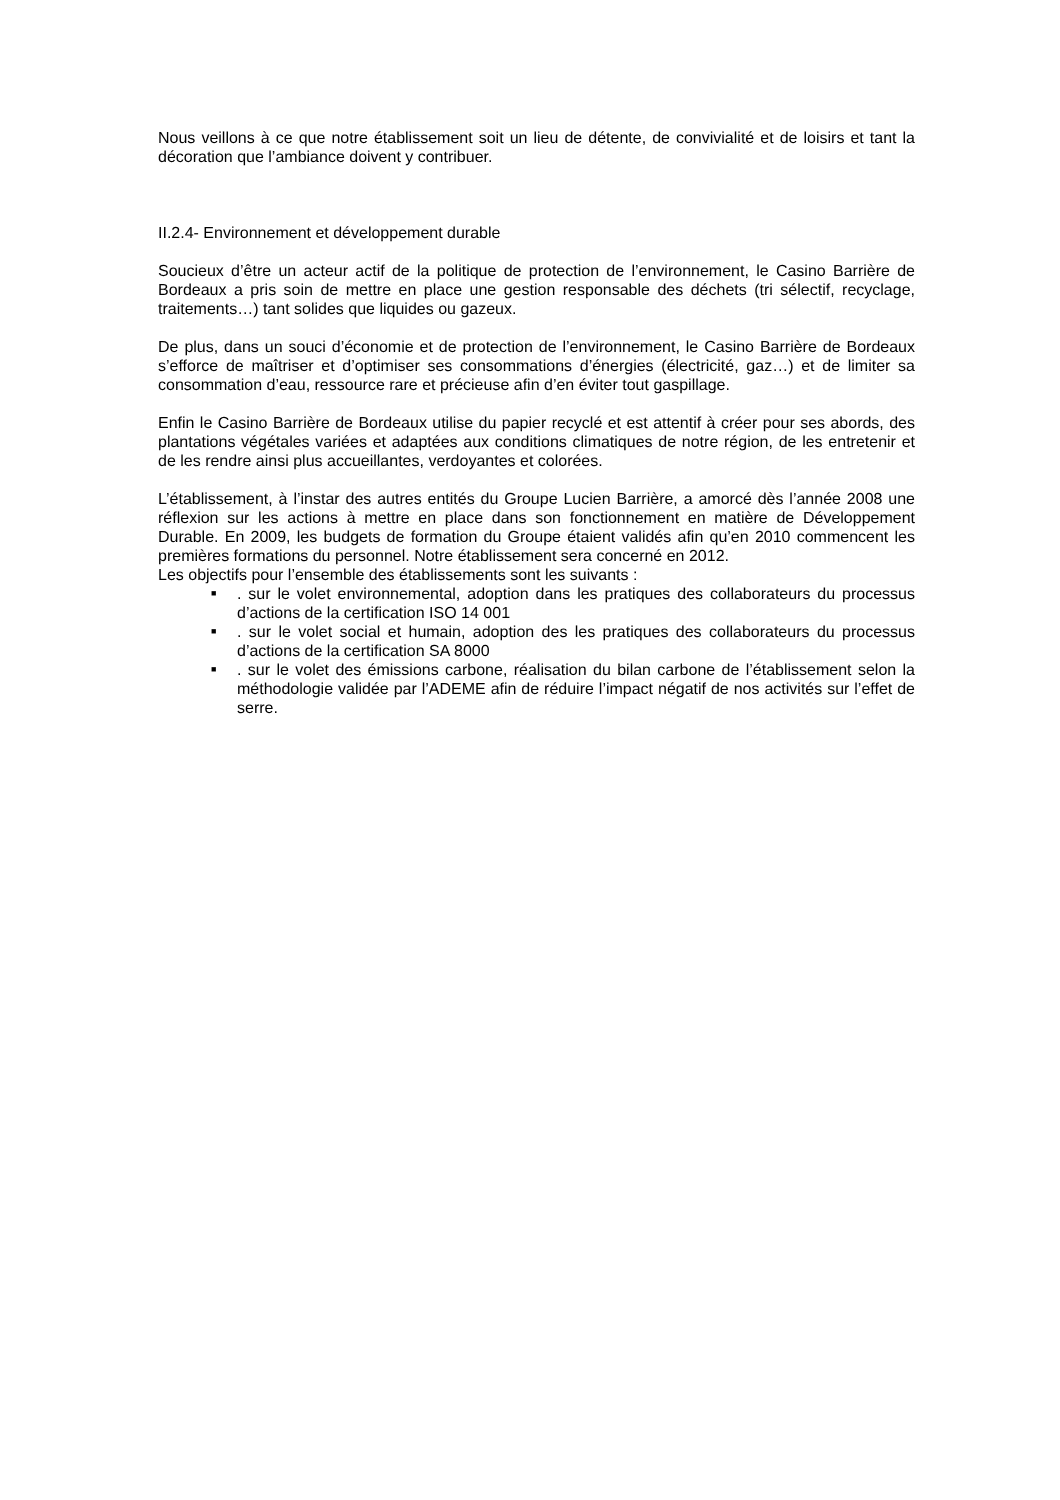Nous veillons à ce que notre établissement soit un lieu de détente, de convivialité et de loisirs et tant la décoration que l’ambiance doivent y contribuer.
II.2.4- Environnement et développement durable
Soucieux d’être un acteur actif de la politique de protection de l’environnement, le Casino Barrière de Bordeaux a pris soin de mettre en place une gestion responsable des déchets (tri sélectif, recyclage, traitements…) tant solides que liquides ou gazeux.
De plus, dans un souci d’économie et de protection de l’environnement, le Casino Barrière de Bordeaux s’efforce de maîtriser et d’optimiser ses consommations d’énergies (électricité, gaz…) et de limiter sa consommation d’eau, ressource rare et précieuse afin d’en éviter tout gaspillage.
Enfin le Casino Barrière de Bordeaux utilise du papier recyclé et est attentif à créer pour ses abords, des plantations végétales variées et adaptées aux conditions climatiques de notre région, de les entretenir et de les rendre ainsi plus accueillantes, verdoyantes et colorées.
L’établissement, à l’instar des autres entités du Groupe Lucien Barrière, a amorcé dès l’année 2008 une réflexion sur les actions à mettre en place dans son fonctionnement en matière de Développement Durable. En 2009, les budgets de formation du Groupe étaient validés afin qu’en 2010 commencent les premières formations du personnel. Notre établissement sera concerné en 2012.
Les objectifs pour l’ensemble des établissements sont les suivants :
■. sur le volet environnemental, adoption dans les pratiques des collaborateurs du processus d’actions de la certification ISO 14 001
■. sur le volet social et humain, adoption des les pratiques des collaborateurs du processus d’actions de la certification SA 8000
■. sur le volet des émissions carbone, réalisation du bilan carbone de l’établissement selon la méthodologie validée par l’ADEME afin de réduire l’impact négatif de nos activités sur l’effet de serre.